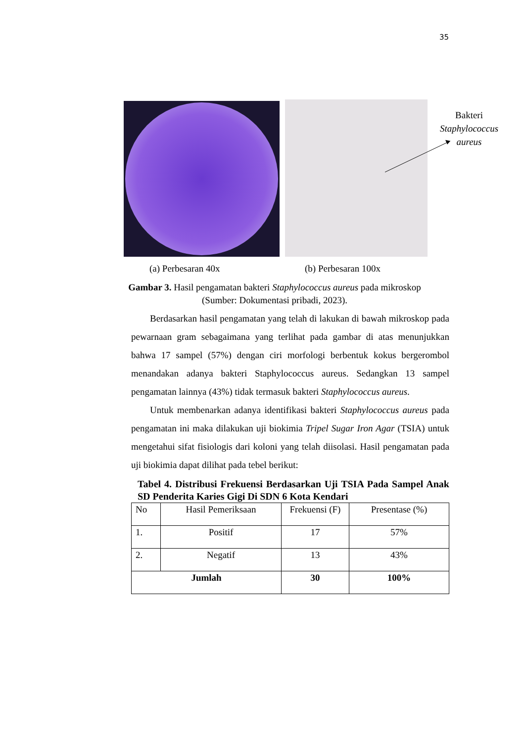35
Bakteri
Staphylococcus aureus
(a) Perbesaran 40x (b) Perbesaran 100x
Gambar 3. Hasil pengamatan bakteri Staphylococcus aureus pada mikroskop
(Sumber: Dokumentasi pribadi, 2023).
Berdasarkan hasil pengamatan yang telah di lakukan di bawah mikroskop pada pewarnaan gram sebagaimana yang terlihat pada gambar di atas menunjukkan bahwa 17 sampel (57%) dengan ciri morfologi berbentuk kokus bergerombol menandakan adanya bakteri Staphylococcus aureus. Sedangkan 13 sampel pengamatan lainnya (43%) tidak termasuk bakteri Staphylococcus aureus.
Untuk membenarkan adanya identifikasi bakteri Staphylococcus aureus pada pengamatan ini maka dilakukan uji biokimia Tripel Sugar Iron Agar (TSIA) untuk mengetahui sifat fisiologis dari koloni yang telah diisolasi. Hasil pengamatan pada uji biokimia dapat dilihat pada tebel berikut:
Tabel 4. Distribusi Frekuensi Berdasarkan Uji TSIA Pada Sampel Anak SD Penderita Karies Gigi Di SDN 6 Kota Kendari
| No | Hasil Pemeriksaan | Frekuensi (F) | Presentase (%) |
| --- | --- | --- | --- |
| 1. | Positif | 17 | 57% |
| 2. | Negatif | 13 | 43% |
| Jumlah | | 30 | 100% |